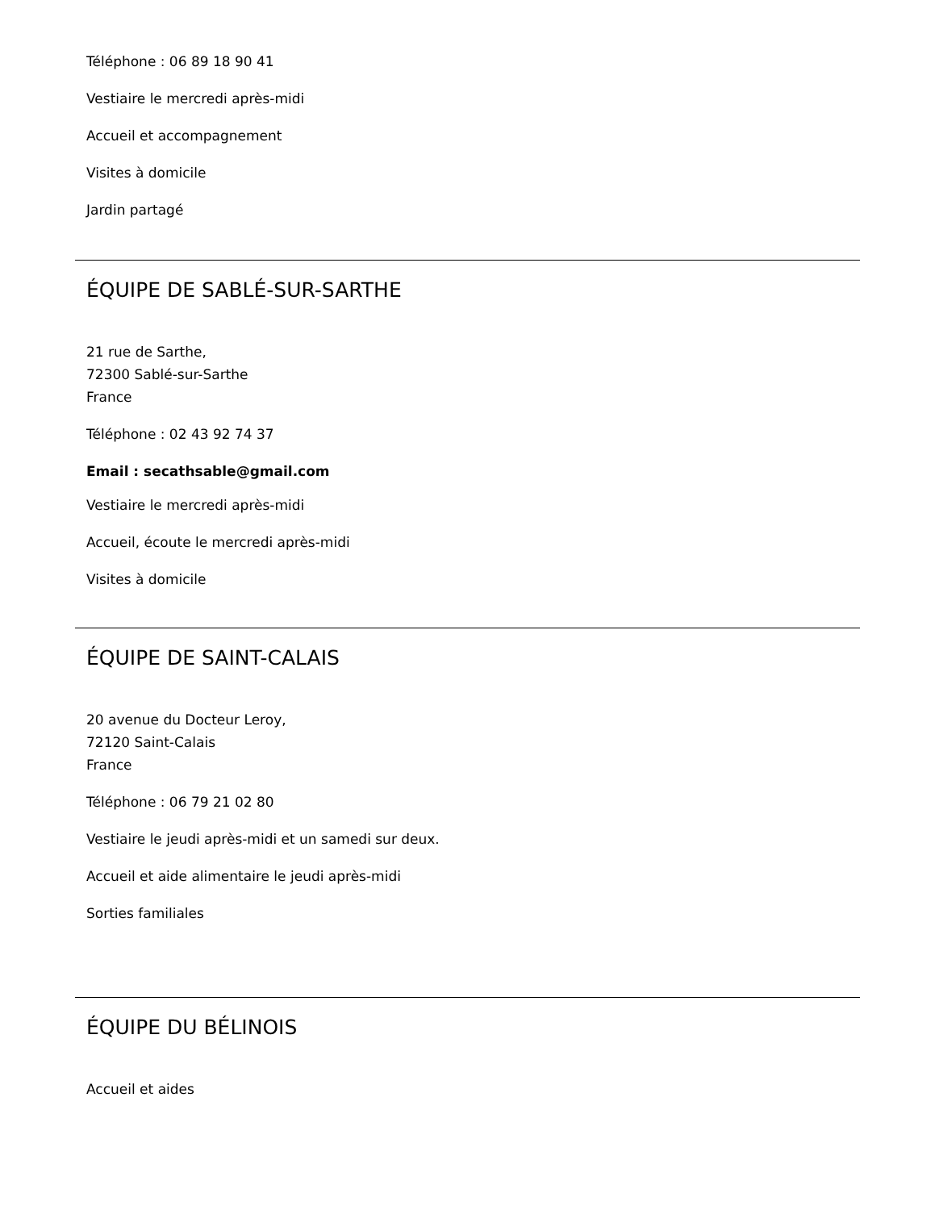Téléphone : 06 89 18 90 41
Vestiaire le mercredi après-midi
Accueil et accompagnement
Visites à domicile
Jardin partagé
ÉQUIPE DE SABLÉ-SUR-SARTHE
21 rue de Sarthe,
72300 Sablé-sur-Sarthe
France
Téléphone : 02 43 92 74 37
Email : secathsable@gmail.com
Vestiaire le mercredi après-midi
Accueil, écoute le mercredi après-midi
Visites à domicile
ÉQUIPE DE SAINT-CALAIS
20 avenue du Docteur Leroy,
72120 Saint-Calais
France
Téléphone : 06 79 21 02 80
Vestiaire le jeudi après-midi et un samedi sur deux.
Accueil et aide alimentaire le jeudi après-midi
Sorties familiales
ÉQUIPE DU BÉLINOIS
Accueil et aides